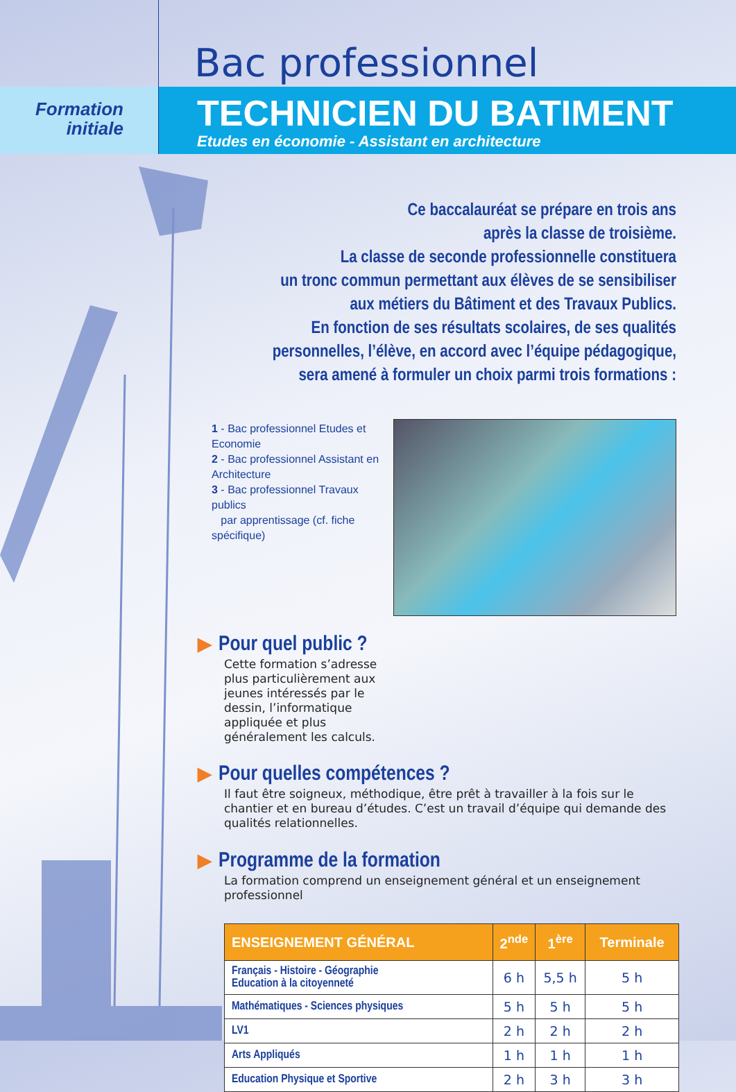Bac professionnel
Formation
initiale
TECHNICIEN DU BATIMENT
Etudes en économie - Assistant en architecture
Ce baccalauréat se prépare en trois ans
après la classe de troisième.
La classe de seconde professionnelle constituera
un tronc commun permettant aux élèves de se sensibiliser
aux métiers du Bâtiment et des Travaux Publics.
En fonction de ses résultats scolaires, de ses qualités
personnelles, l’élève, en accord avec l’équipe pédagogique,
sera amené à formuler un choix parmi trois formations :
1 - Bac professionnel Etudes et Economie
2 - Bac professionnel Assistant en Architecture
3 - Bac professionnel Travaux publics
par apprentissage (cf. fiche spécifique)
▶ Pour quel public ?
Cette formation s’adresse plus particulièrement aux jeunes intéressés par le dessin, l’informatique appliquée et plus généralement les calculs.
▶ Pour quelles compétences ?
Il faut être soigneux, méthodique, être prêt à travailler à la fois sur le chantier et en bureau d’études. C’est un travail d’équipe qui demande des qualités relationnelles.
▶ Programme de la formation
La formation comprend un enseignement général et un enseignement professionnel
| ENSEIGNEMENT GÉNÉRAL | 2<sup>nde</sup> | 1<sup>ère</sup> | Terminale |
| --- | --- | --- | --- |
| Français - Histoire - Géographie Education à la citoyenneté | 6 h | 5,5 h | 5 h |
| Mathématiques - Sciences physiques | 5 h | 5 h | 5 h |
| LV1 | 2 h | 2 h | 2 h |
| Arts Appliqués | 1 h | 1 h | 1 h |
| Education Physique et Sportive | 2 h | 3 h | 3 h |